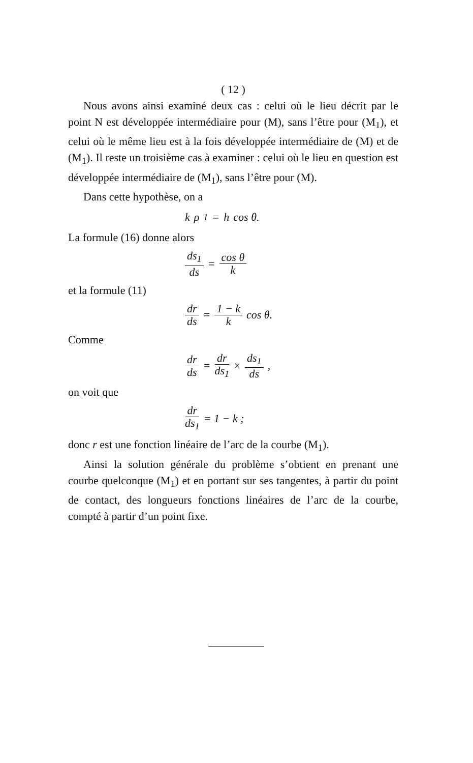( 12 )
Nous avons ainsi examiné deux cas : celui où le lieu décrit par le point N est développée intermédiaire pour (M), sans l’être pour (M<sub>1</sub>), et celui où le même lieu est à la fois développée intermédiaire de (M) et de (M<sub>1</sub>). Il reste un troisième cas à examiner : celui où le lieu en question est développée intermédiaire de (M<sub>1</sub>), sans l’être pour (M).
Dans cette hypothèse, on a
k ρ<sub>1</sub> = h cos θ.
La formule (16) donne alors
ds<sub>1</sub> ds = cos θ k
et la formule (11)
dr ds = 1 − k k cos θ.
Comme
dr ds = dr ds<sub>1</sub> × ds<sub>1</sub> ds,
on voit que
dr ds<sub>1</sub> = 1 − k ;
donc r est une fonction linéaire de l’arc de la courbe (M<sub>1</sub>).
Ainsi la solution générale du problème s’obtient en prenant une courbe quelconque (M<sub>1</sub>) et en portant sur ses tangentes, à partir du point de contact, des longueurs fonctions linéaires de l’arc de la courbe, compté à partir d’un point fixe.